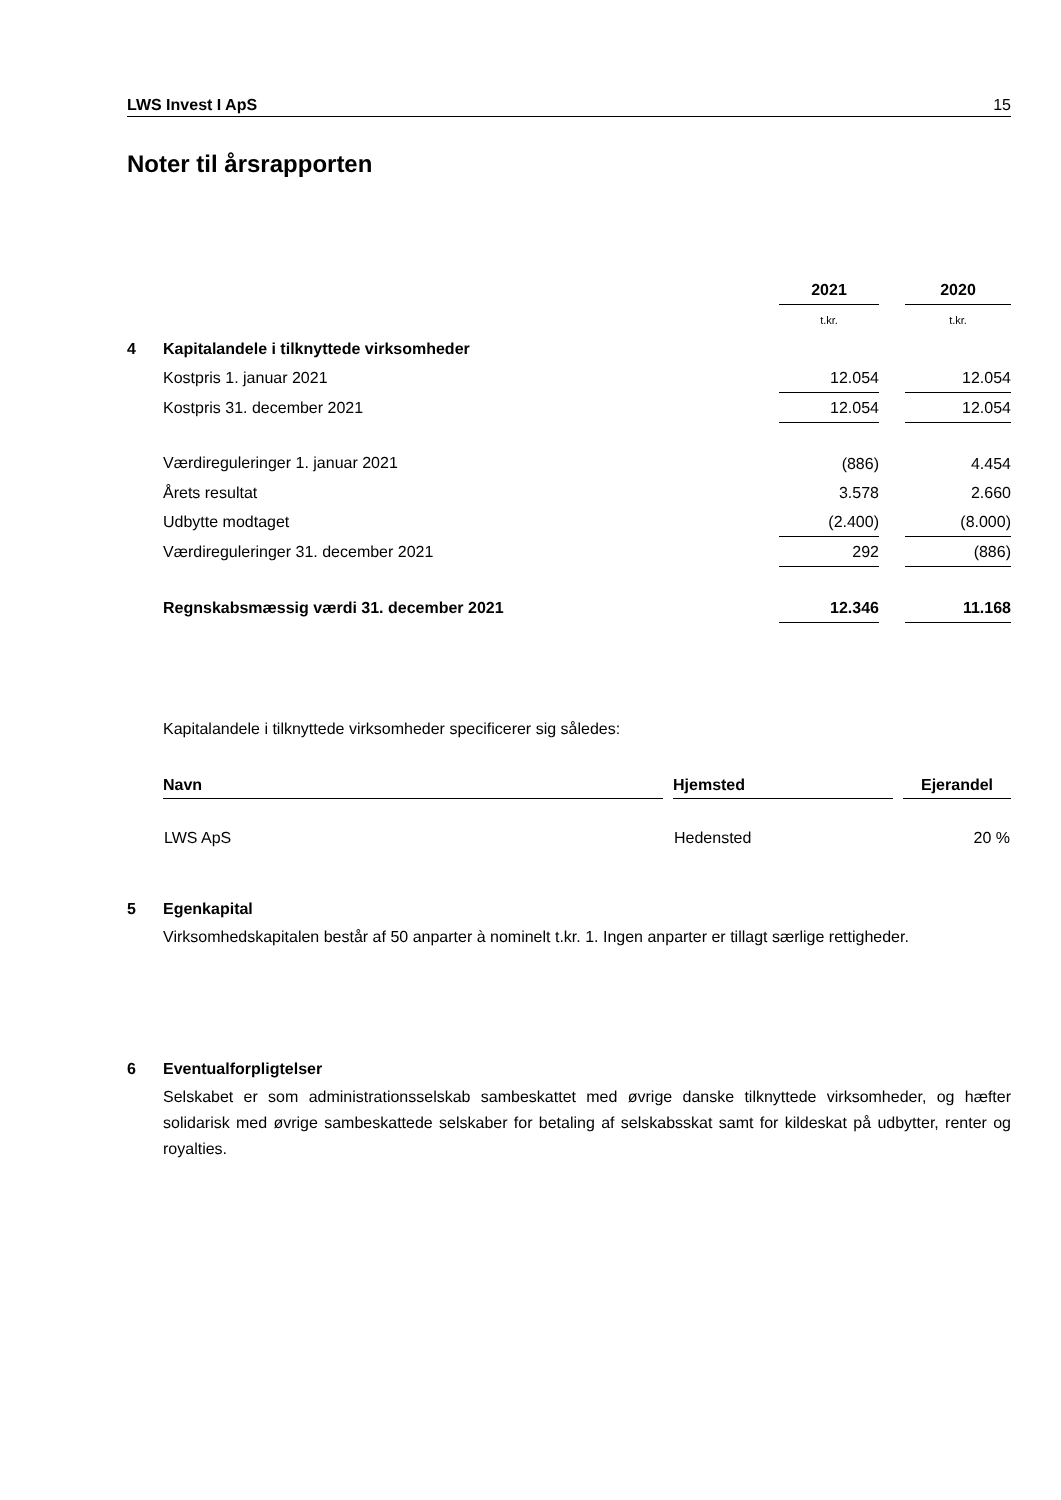LWS Invest I ApS 15
Noter til årsrapporten
| | | 2021 | | 2020 |
| | | t.kr. | | t.kr. |
| 4 | Kapitalandele i tilknyttede virksomheder | | | |
| | Kostpris 1. januar 2021 | 12.054 | | 12.054 |
| | Kostpris 31. december 2021 | 12.054 | | 12.054 |
| | Værdireguleringer 1. januar 2021 | (886) | | 4.454 |
| | Årets resultat | 3.578 | | 2.660 |
| | Udbytte modtaget | (2.400) | | (8.000) |
| | Værdireguleringer 31. december 2021 | 292 | | (886) |
| | Regnskabsmæssig værdi 31. december 2021 | 12.346 | | 11.168 |
Kapitalandele i tilknyttede virksomheder specificerer sig således:
| Navn | | Hjemsted | | Ejerandel |
| --- | --- | --- | --- | --- |
| LWS ApS | | Hedensted | | 20 % |
5 Egenkapital
Virksomhedskapitalen består af 50 anparter à nominelt t.kr. 1. Ingen anparter er tillagt særlige rettigheder.
6 Eventualforpligtelser
Selskabet er som administrationsselskab sambeskattet med øvrige danske tilknyttede virksomheder, og hæfter solidarisk med øvrige sambeskattede selskaber for betaling af selskabsskat samt for kildeskat på udbytter, renter og royalties.